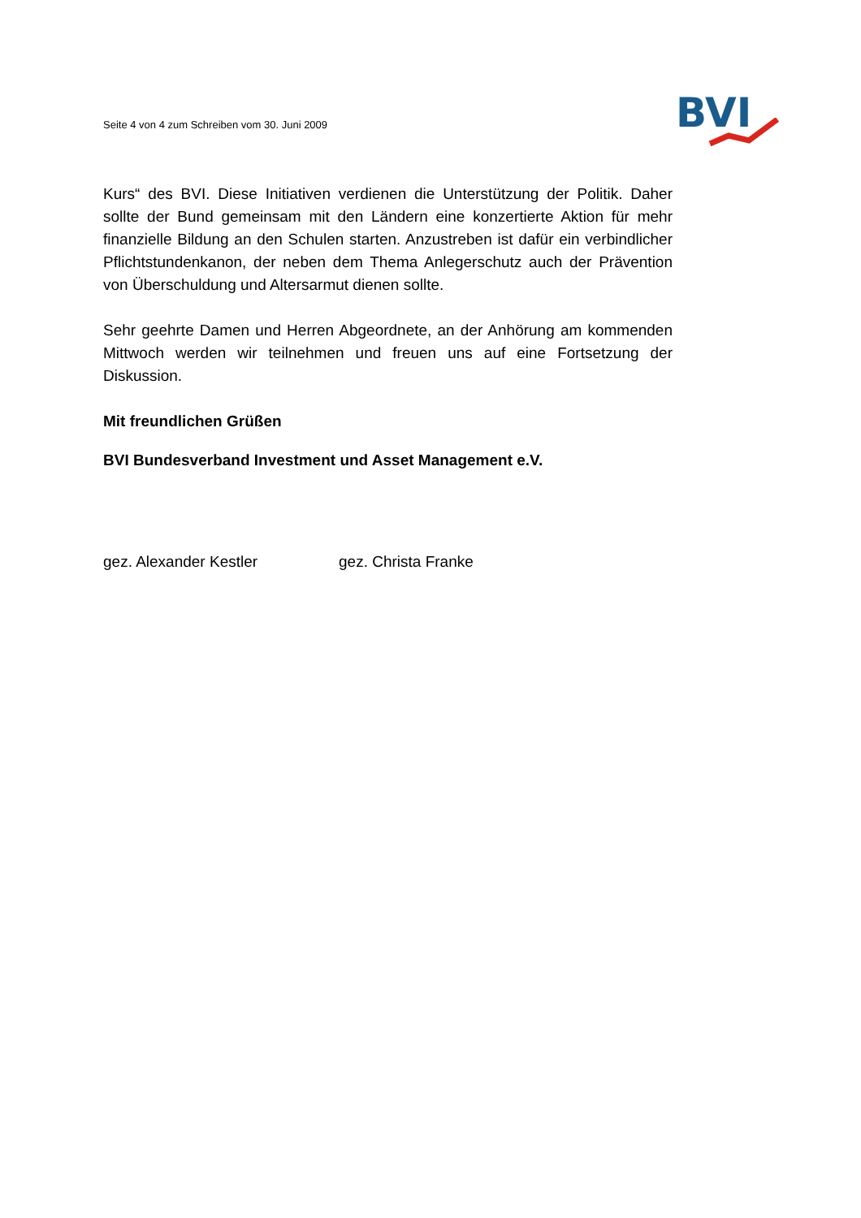Seite 4 von 4 zum Schreiben vom 30. Juni 2009
BVI
Kurs“ des BVI. Diese Initiativen verdienen die Unterstützung der Politik. Daher sollte der Bund gemeinsam mit den Ländern eine konzertierte Aktion für mehr finanzielle Bildung an den Schulen starten. Anzustreben ist dafür ein verbindlicher Pflichtstundenkanon, der neben dem Thema Anlegerschutz auch der Prävention von Überschuldung und Altersarmut dienen sollte.
Sehr geehrte Damen und Herren Abgeordnete, an der Anhörung am kommenden Mittwoch werden wir teilnehmen und freuen uns auf eine Fortsetzung der Diskussion.
Mit freundlichen Grüßen
BVI Bundesverband Investment und Asset Management e.V.
gez. Alexander Kestler gez. Christa Franke